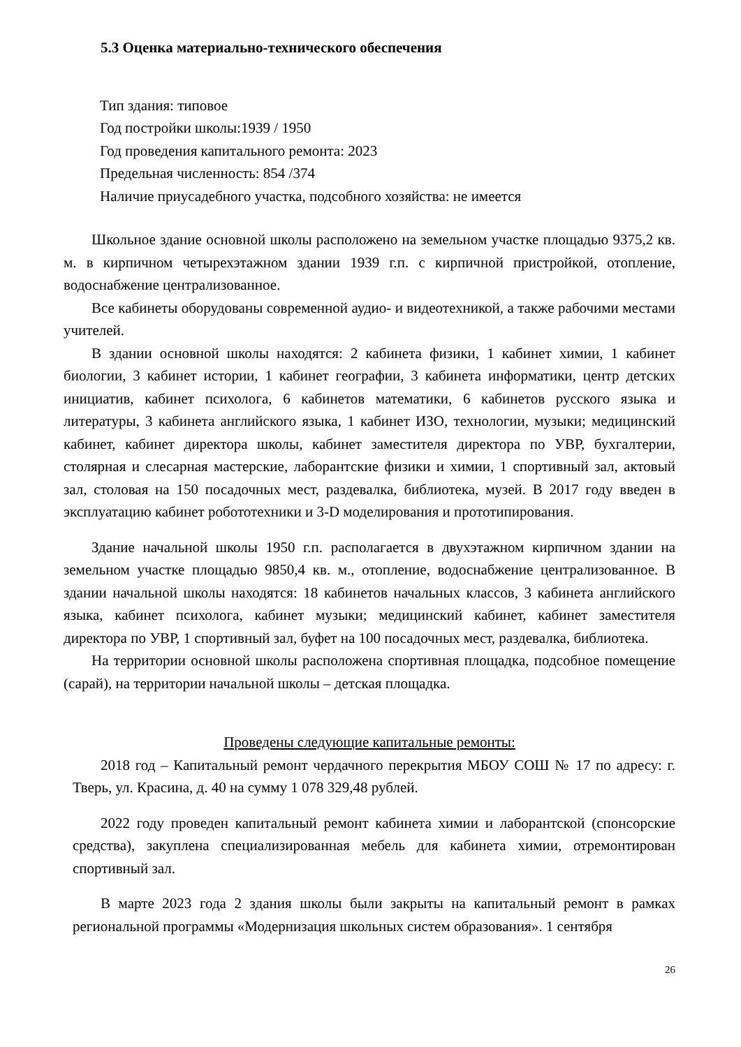5.3 Оценка материально-технического обеспечения
Тип здания: типовое
Год постройки школы:1939 / 1950
Год проведения капитального ремонта: 2023
Предельная численность: 854 /374
Наличие приусадебного участка, подсобного хозяйства: не имеется
Школьное здание основной школы расположено на земельном участке площадью 9375,2 кв. м. в кирпичном четырехэтажном здании 1939 г.п. с кирпичной пристройкой, отопление, водоснабжение централизованное.
Все кабинеты оборудованы современной аудио- и видеотехникой, а также рабочими местами учителей.
В здании основной школы находятся: 2 кабинета физики, 1 кабинет химии, 1 кабинет биологии, 3 кабинет истории, 1 кабинет географии, 3 кабинета информатики, центр детских инициатив, кабинет психолога, 6 кабинетов математики, 6 кабинетов русского языка и литературы, 3 кабинета английского языка, 1 кабинет ИЗО, технологии, музыки; медицинский кабинет, кабинет директора школы, кабинет заместителя директора по УВР, бухгалтерии, столярная и слесарная мастерские, лаборантские физики и химии, 1 спортивный зал, актовый зал, столовая на 150 посадочных мест, раздевалка, библиотека, музей. В 2017 году введен в эксплуатацию кабинет робототехники и 3-D моделирования и прототипирования.
Здание начальной школы 1950 г.п. располагается в двухэтажном кирпичном здании на земельном участке площадью 9850,4 кв. м., отопление, водоснабжение централизованное. В здании начальной школы находятся: 18 кабинетов начальных классов, 3 кабинета английского языка, кабинет психолога, кабинет музыки; медицинский кабинет, кабинет заместителя директора по УВР, 1 спортивный зал, буфет на 100 посадочных мест, раздевалка, библиотека.
На территории основной школы расположена спортивная площадка, подсобное помещение (сарай), на территории начальной школы – детская площадка.
Проведены следующие капитальные ремонты:
2018 год – Капитальный ремонт чердачного перекрытия МБОУ СОШ № 17 по адресу: г. Тверь, ул. Красина, д. 40 на сумму 1 078 329,48 рублей.
2022 году проведен капитальный ремонт кабинета химии и лаборантской (спонсорские средства), закуплена специализированная мебель для кабинета химии, отремонтирован спортивный зал.
В марте 2023 года 2 здания школы были закрыты на капитальный ремонт в рамках региональной программы «Модернизация школьных систем образования». 1 сентября
26